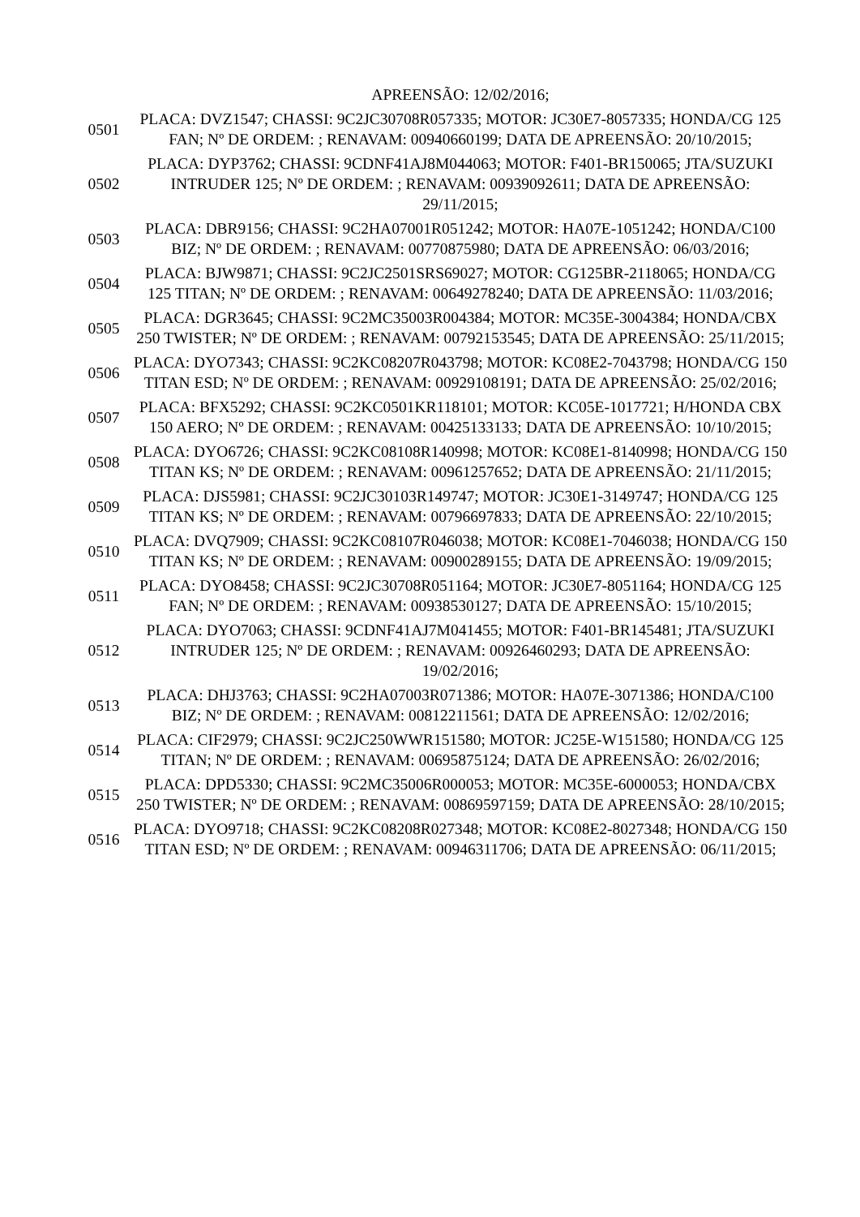| | APREENSÃO: 12/02/2016; |
| 0501 | PLACA: DVZ1547; CHASSI: 9C2JC30708R057335; MOTOR: JC30E7-8057335; HONDA/CG 125 FAN; Nº DE ORDEM: ; RENAVAM: 00940660199; DATA DE APREENSÃO: 20/10/2015; |
| 0502 | PLACA: DYP3762; CHASSI: 9CDNF41AJ8M044063; MOTOR: F401-BR150065; JTA/SUZUKI INTRUDER 125; Nº DE ORDEM: ; RENAVAM: 00939092611; DATA DE APREENSÃO: 29/11/2015; |
| 0503 | PLACA: DBR9156; CHASSI: 9C2HA07001R051242; MOTOR: HA07E-1051242; HONDA/C100 BIZ; Nº DE ORDEM: ; RENAVAM: 00770875980; DATA DE APREENSÃO: 06/03/2016; |
| 0504 | PLACA: BJW9871; CHASSI: 9C2JC2501SRS69027; MOTOR: CG125BR-2118065; HONDA/CG 125 TITAN; Nº DE ORDEM: ; RENAVAM: 00649278240; DATA DE APREENSÃO: 11/03/2016; |
| 0505 | PLACA: DGR3645; CHASSI: 9C2MC35003R004384; MOTOR: MC35E-3004384; HONDA/CBX 250 TWISTER; Nº DE ORDEM: ; RENAVAM: 00792153545; DATA DE APREENSÃO: 25/11/2015; |
| 0506 | PLACA: DYO7343; CHASSI: 9C2KC08207R043798; MOTOR: KC08E2-7043798; HONDA/CG 150 TITAN ESD; Nº DE ORDEM: ; RENAVAM: 00929108191; DATA DE APREENSÃO: 25/02/2016; |
| 0507 | PLACA: BFX5292; CHASSI: 9C2KC0501KR118101; MOTOR: KC05E-1017721; H/HONDA CBX 150 AERO; Nº DE ORDEM: ; RENAVAM: 00425133133; DATA DE APREENSÃO: 10/10/2015; |
| 0508 | PLACA: DYO6726; CHASSI: 9C2KC08108R140998; MOTOR: KC08E1-8140998; HONDA/CG 150 TITAN KS; Nº DE ORDEM: ; RENAVAM: 00961257652; DATA DE APREENSÃO: 21/11/2015; |
| 0509 | PLACA: DJS5981; CHASSI: 9C2JC30103R149747; MOTOR: JC30E1-3149747; HONDA/CG 125 TITAN KS; Nº DE ORDEM: ; RENAVAM: 00796697833; DATA DE APREENSÃO: 22/10/2015; |
| 0510 | PLACA: DVQ7909; CHASSI: 9C2KC08107R046038; MOTOR: KC08E1-7046038; HONDA/CG 150 TITAN KS; Nº DE ORDEM: ; RENAVAM: 00900289155; DATA DE APREENSÃO: 19/09/2015; |
| 0511 | PLACA: DYO8458; CHASSI: 9C2JC30708R051164; MOTOR: JC30E7-8051164; HONDA/CG 125 FAN; Nº DE ORDEM: ; RENAVAM: 00938530127; DATA DE APREENSÃO: 15/10/2015; |
| 0512 | PLACA: DYO7063; CHASSI: 9CDNF41AJ7M041455; MOTOR: F401-BR145481; JTA/SUZUKI INTRUDER 125; Nº DE ORDEM: ; RENAVAM: 00926460293; DATA DE APREENSÃO: 19/02/2016; |
| 0513 | PLACA: DHJ3763; CHASSI: 9C2HA07003R071386; MOTOR: HA07E-3071386; HONDA/C100 BIZ; Nº DE ORDEM: ; RENAVAM: 00812211561; DATA DE APREENSÃO: 12/02/2016; |
| 0514 | PLACA: CIF2979; CHASSI: 9C2JC250WWR151580; MOTOR: JC25E-W151580; HONDA/CG 125 TITAN; Nº DE ORDEM: ; RENAVAM: 00695875124; DATA DE APREENSÃO: 26/02/2016; |
| 0515 | PLACA: DPD5330; CHASSI: 9C2MC35006R000053; MOTOR: MC35E-6000053; HONDA/CBX 250 TWISTER; Nº DE ORDEM: ; RENAVAM: 00869597159; DATA DE APREENSÃO: 28/10/2015; |
| 0516 | PLACA: DYO9718; CHASSI: 9C2KC08208R027348; MOTOR: KC08E2-8027348; HONDA/CG 150 TITAN ESD; Nº DE ORDEM: ; RENAVAM: 00946311706; DATA DE APREENSÃO: 06/11/2015; |